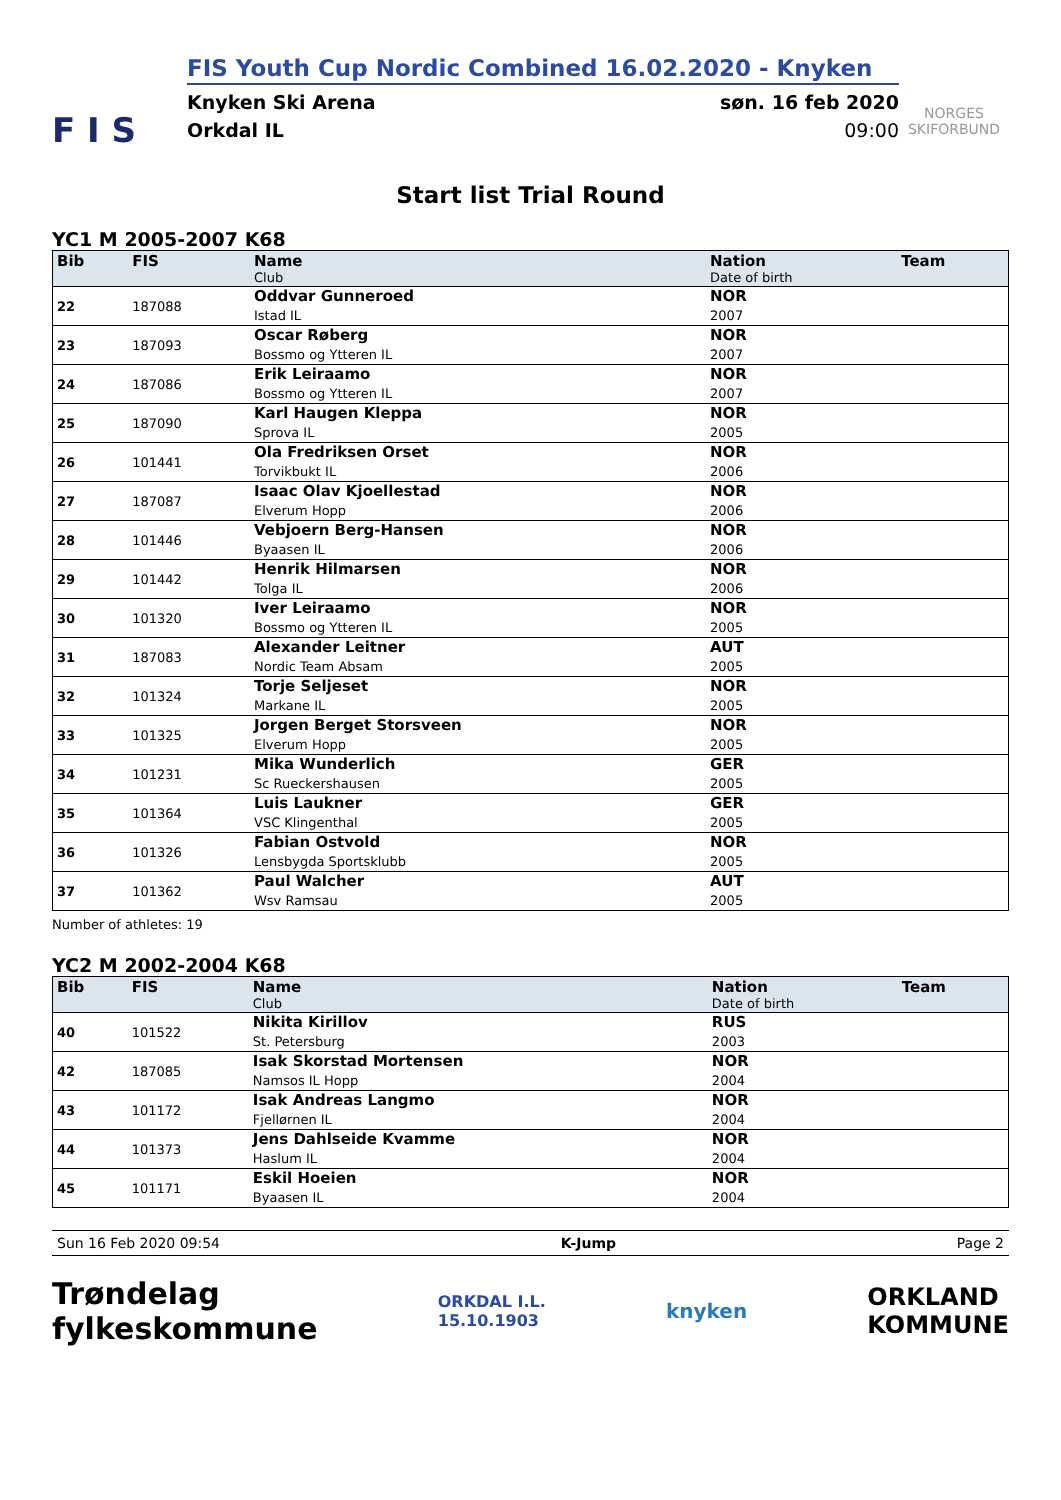F I S
FIS Youth Cup Nordic Combined 16.02.2020 - Knyken
Knyken Ski Arena søn. 16 feb 2020
Orkdal IL 09:00
NORGES
SKIFORBUND
Start list Trial Round
YC1 M 2005-2007 K68
| Bib | FIS | Name Club | Nation Date of birth | Team |
| --- | --- | --- | --- | --- |
| 22 | 187088 | Oddvar Gunneroed Istad IL | NOR 2007 | |
| 23 | 187093 | Oscar Røberg Bossmo og Ytteren IL | NOR 2007 | |
| 24 | 187086 | Erik Leiraamo Bossmo og Ytteren IL | NOR 2007 | |
| 25 | 187090 | Karl Haugen Kleppa Sprova IL | NOR 2005 | |
| 26 | 101441 | Ola Fredriksen Orset Torvikbukt IL | NOR 2006 | |
| 27 | 187087 | Isaac Olav Kjoellestad Elverum Hopp | NOR 2006 | |
| 28 | 101446 | Vebjoern Berg-Hansen Byaasen IL | NOR 2006 | |
| 29 | 101442 | Henrik Hilmarsen Tolga IL | NOR 2006 | |
| 30 | 101320 | Iver Leiraamo Bossmo og Ytteren IL | NOR 2005 | |
| 31 | 187083 | Alexander Leitner Nordic Team Absam | AUT 2005 | |
| 32 | 101324 | Torje Seljeset Markane IL | NOR 2005 | |
| 33 | 101325 | Jorgen Berget Storsveen Elverum Hopp | NOR 2005 | |
| 34 | 101231 | Mika Wunderlich Sc Rueckershausen | GER 2005 | |
| 35 | 101364 | Luis Laukner VSC Klingenthal | GER 2005 | |
| 36 | 101326 | Fabian Ostvold Lensbygda Sportsklubb | NOR 2005 | |
| 37 | 101362 | Paul Walcher Wsv Ramsau | AUT 2005 | |
Number of athletes: 19
YC2 M 2002-2004 K68
| Bib | FIS | Name Club | Nation Date of birth | Team |
| --- | --- | --- | --- | --- |
| 40 | 101522 | Nikita Kirillov St. Petersburg | RUS 2003 | |
| 42 | 187085 | Isak Skorstad Mortensen Namsos IL Hopp | NOR 2004 | |
| 43 | 101172 | Isak Andreas Langmo Fjellørnen IL | NOR 2004 | |
| 44 | 101373 | Jens Dahlseide Kvamme Haslum IL | NOR 2004 | |
| 45 | 101171 | Eskil Hoeien Byaasen IL | NOR 2004 | |
Sun 16 Feb 2020 09:54 K-Jump Page 2
Trøndelag
fylkeskommune ORKDAL I.L.
15.10.1903 knyken ORKLAND
KOMMUNE